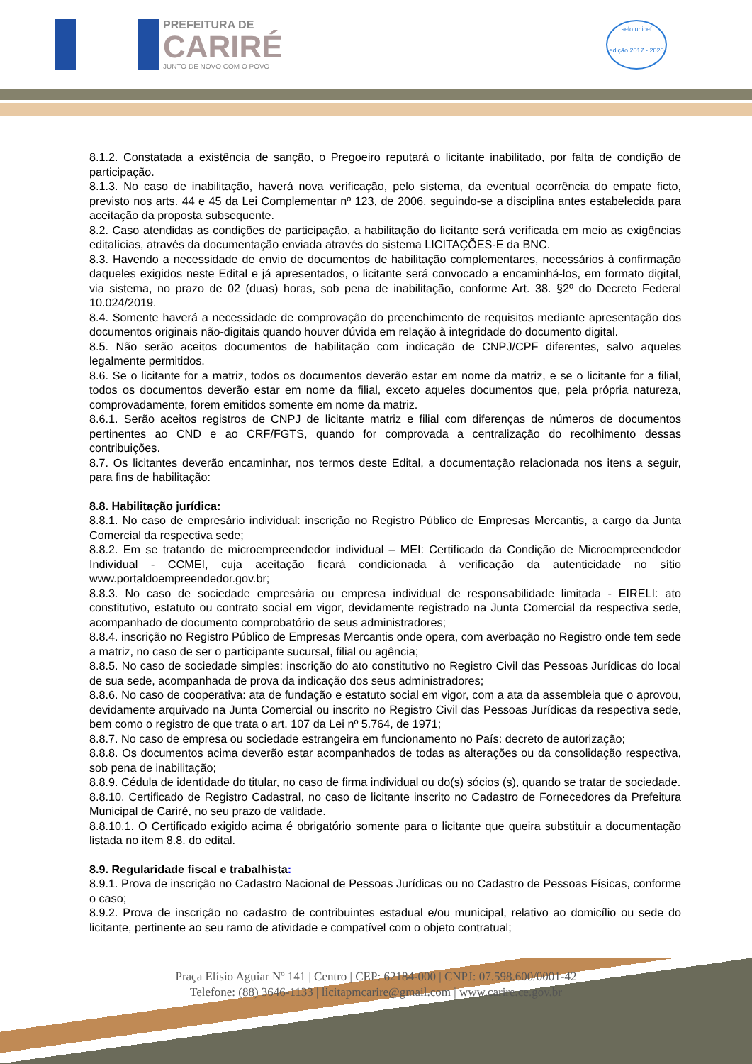PREFEITURA DE
CARIRÉ
JUNTO DE NOVO COM O POVO
selo unicef
edição 2017 - 2020
8.1.2. Constatada a existência de sanção, o Pregoeiro reputará o licitante inabilitado, por falta de condição de participação.
8.1.3. No caso de inabilitação, haverá nova verificação, pelo sistema, da eventual ocorrência do empate ficto, previsto nos arts. 44 e 45 da Lei Complementar nº 123, de 2006, seguindo-se a disciplina antes estabelecida para aceitação da proposta subsequente.
8.2. Caso atendidas as condições de participação, a habilitação do licitante será verificada em meio as exigências editalícias, através da documentação enviada através do sistema LICITAÇÕES-E da BNC.
8.3. Havendo a necessidade de envio de documentos de habilitação complementares, necessários à confirmação daqueles exigidos neste Edital e já apresentados, o licitante será convocado a encaminhá-los, em formato digital, via sistema, no prazo de 02 (duas) horas, sob pena de inabilitação, conforme Art. 38. §2º do Decreto Federal 10.024/2019.
8.4. Somente haverá a necessidade de comprovação do preenchimento de requisitos mediante apresentação dos documentos originais não-digitais quando houver dúvida em relação à integridade do documento digital.
8.5. Não serão aceitos documentos de habilitação com indicação de CNPJ/CPF diferentes, salvo aqueles legalmente permitidos.
8.6. Se o licitante for a matriz, todos os documentos deverão estar em nome da matriz, e se o licitante for a filial, todos os documentos deverão estar em nome da filial, exceto aqueles documentos que, pela própria natureza, comprovadamente, forem emitidos somente em nome da matriz.
8.6.1. Serão aceitos registros de CNPJ de licitante matriz e filial com diferenças de números de documentos pertinentes ao CND e ao CRF/FGTS, quando for comprovada a centralização do recolhimento dessas contribuições.
8.7. Os licitantes deverão encaminhar, nos termos deste Edital, a documentação relacionada nos itens a seguir, para fins de habilitação:
8.8. Habilitação jurídica:
8.8.1. No caso de empresário individual: inscrição no Registro Público de Empresas Mercantis, a cargo da Junta Comercial da respectiva sede;
8.8.2. Em se tratando de microempreendedor individual – MEI: Certificado da Condição de Microempreendedor Individual - CCMEI, cuja aceitação ficará condicionada à verificação da autenticidade no sítio www.portaldoempreendedor.gov.br;
8.8.3. No caso de sociedade empresária ou empresa individual de responsabilidade limitada - EIRELI: ato constitutivo, estatuto ou contrato social em vigor, devidamente registrado na Junta Comercial da respectiva sede, acompanhado de documento comprobatório de seus administradores;
8.8.4. inscrição no Registro Público de Empresas Mercantis onde opera, com averbação no Registro onde tem sede a matriz, no caso de ser o participante sucursal, filial ou agência;
8.8.5. No caso de sociedade simples: inscrição do ato constitutivo no Registro Civil das Pessoas Jurídicas do local de sua sede, acompanhada de prova da indicação dos seus administradores;
8.8.6. No caso de cooperativa: ata de fundação e estatuto social em vigor, com a ata da assembleia que o aprovou, devidamente arquivado na Junta Comercial ou inscrito no Registro Civil das Pessoas Jurídicas da respectiva sede, bem como o registro de que trata o art. 107 da Lei nº 5.764, de 1971;
8.8.7. No caso de empresa ou sociedade estrangeira em funcionamento no País: decreto de autorização;
8.8.8. Os documentos acima deverão estar acompanhados de todas as alterações ou da consolidação respectiva, sob pena de inabilitação;
8.8.9. Cédula de identidade do titular, no caso de firma individual ou do(s) sócios (s), quando se tratar de sociedade.
8.8.10. Certificado de Registro Cadastral, no caso de licitante inscrito no Cadastro de Fornecedores da Prefeitura Municipal de Cariré, no seu prazo de validade.
8.8.10.1. O Certificado exigido acima é obrigatório somente para o licitante que queira substituir a documentação listada no item 8.8. do edital.
8.9. Regularidade fiscal e trabalhista:
8.9.1. Prova de inscrição no Cadastro Nacional de Pessoas Jurídicas ou no Cadastro de Pessoas Físicas, conforme o caso;
8.9.2. Prova de inscrição no cadastro de contribuintes estadual e/ou municipal, relativo ao domicílio ou sede do licitante, pertinente ao seu ramo de atividade e compatível com o objeto contratual;
Praça Elísio Aguiar Nº 141 | Centro | CEP: 62184-000 | CNPJ: 07.598.600/0001-42
Telefone: (88) 3646-1133 | licitapmcarire@gmail.com | www.carire.ce.gov.br